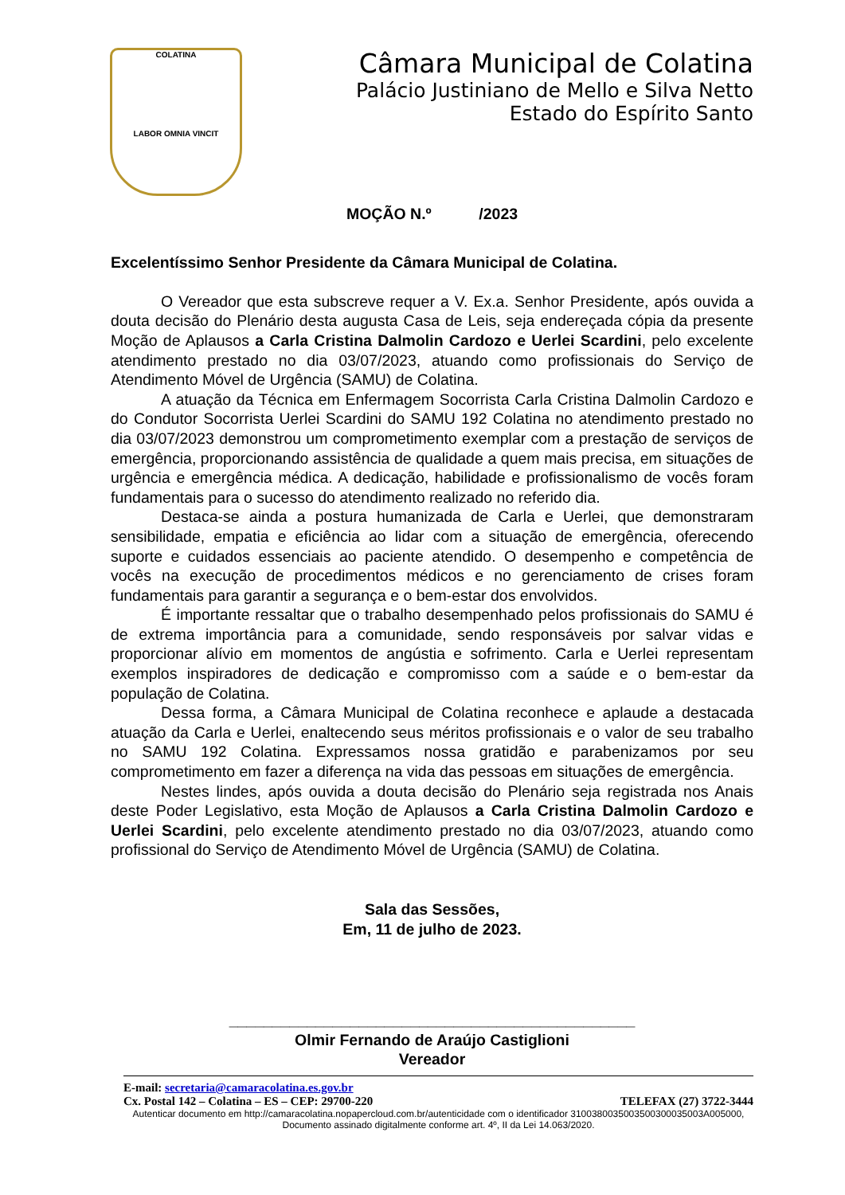COLATINA
LABOR OMNIA VINCIT
Câmara Municipal de Colatina
Palácio Justiniano de Mello e Silva Netto
Estado do Espírito Santo
MOÇÃO N.º /2023
Excelentíssimo Senhor Presidente da Câmara Municipal de Colatina.
O Vereador que esta subscreve requer a V. Ex.a. Senhor Presidente, após ouvida a douta decisão do Plenário desta augusta Casa de Leis, seja endereçada cópia da presente Moção de Aplausos a Carla Cristina Dalmolin Cardozo e Uerlei Scardini, pelo excelente atendimento prestado no dia 03/07/2023, atuando como profissionais do Serviço de Atendimento Móvel de Urgência (SAMU) de Colatina.
A atuação da Técnica em Enfermagem Socorrista Carla Cristina Dalmolin Cardozo e do Condutor Socorrista Uerlei Scardini do SAMU 192 Colatina no atendimento prestado no dia 03/07/2023 demonstrou um comprometimento exemplar com a prestação de serviços de emergência, proporcionando assistência de qualidade a quem mais precisa, em situações de urgência e emergência médica. A dedicação, habilidade e profissionalismo de vocês foram fundamentais para o sucesso do atendimento realizado no referido dia.
Destaca-se ainda a postura humanizada de Carla e Uerlei, que demonstraram sensibilidade, empatia e eficiência ao lidar com a situação de emergência, oferecendo suporte e cuidados essenciais ao paciente atendido. O desempenho e competência de vocês na execução de procedimentos médicos e no gerenciamento de crises foram fundamentais para garantir a segurança e o bem-estar dos envolvidos.
É importante ressaltar que o trabalho desempenhado pelos profissionais do SAMU é de extrema importância para a comunidade, sendo responsáveis por salvar vidas e proporcionar alívio em momentos de angústia e sofrimento. Carla e Uerlei representam exemplos inspiradores de dedicação e compromisso com a saúde e o bem-estar da população de Colatina.
Dessa forma, a Câmara Municipal de Colatina reconhece e aplaude a destacada atuação da Carla e Uerlei, enaltecendo seus méritos profissionais e o valor de seu trabalho no SAMU 192 Colatina. Expressamos nossa gratidão e parabenizamos por seu comprometimento em fazer a diferença na vida das pessoas em situações de emergência.
Nestes lindes, após ouvida a douta decisão do Plenário seja registrada nos Anais deste Poder Legislativo, esta Moção de Aplausos a Carla Cristina Dalmolin Cardozo e Uerlei Scardini, pelo excelente atendimento prestado no dia 03/07/2023, atuando como profissional do Serviço de Atendimento Móvel de Urgência (SAMU) de Colatina.
Sala das Sessões,
Em, 11 de julho de 2023.
_______________________________________________
Olmir Fernando de Araújo Castiglioni
Vereador
E-mail: secretaria@camaracolatina.es.gov.br
Cx. Postal 142 – Colatina – ES – CEP: 29700-220 TELEFAX (27) 3722-3444
Autenticar documento em http://camaracolatina.nopapercloud.com.br/autenticidade com o identificador 3100380035003500300035003A005000, Documento assinado digitalmente conforme art. 4º, II da Lei 14.063/2020.